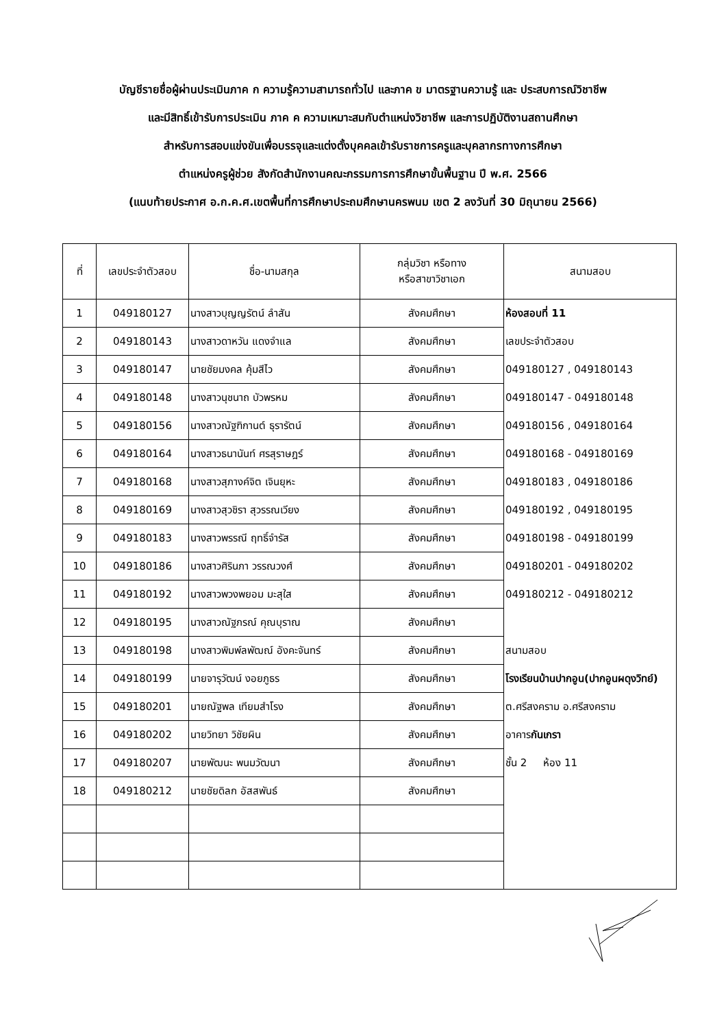บัญชีรายชื่อผู้ผ่านประเมินภาค ก ความรู้ความสามารถทั่วไป และภาค ข มาตรฐานความรู้ และ ประสบการณ์วิชาชีพ
และมีสิทธิ์เข้ารับการประเมิน ภาค ค ความเหมาะสมกับตำแหน่งวิชาชีพ และการปฏิบัติงานสถานศึกษา
สำหรับการสอบแข่งขันเพื่อบรรจุและแต่งตั้งบุคคลเข้ารับราชการครูและบุคลากรทางการศึกษา
ตำแหน่งครูผู้ช่วย สังกัดสำนักงานคณะกรรมการการศึกษาขั้นพื้นฐาน ปี พ.ศ. 2566
(แนบท้ายประกาศ อ.ก.ค.ศ.เขตพื้นที่การศึกษาประถมศึกษานครพนม เขต 2 ลงวันที่ 30 มิถุนายน 2566)
| ที่ | เลขประจำตัวสอบ | ชื่อ-นามสกุล | กลุ่มวิชา หรือทาง หรือสาขาวิชาเอก | สนามสอบ |
| --- | --- | --- | --- | --- |
| 1 | 049180127 | นางสาวบุญญรัตน์ ลำสัน | สังคมศึกษา | ห้องสอบที่ 11 เลขประจำตัวสอบ 049180127 , 049180143 049180147 - 049180148 049180156 , 049180164 049180168 - 049180169 049180183 , 049180186 049180192 , 049180195 049180198 - 049180199 049180201 - 049180202 049180212 - 049180212 สนามสอบ โรงเรียนบ้านปากอูน(ปากอูนผดุงวิทย์) ต.ศรีสงคราม อ.ศรีสงคราม อาคาร กันเกรา ชั้น 2 ห้อง 11 |
| 2 | 049180143 | นางสาวดาหวัน แดงจำแล | สังคมศึกษา | |
| 3 | 049180147 | นายชัยมงคล คุ้มสีไว | สังคมศึกษา | |
| 4 | 049180148 | นางสาวนุชนาถ บัวพรหม | สังคมศึกษา | |
| 5 | 049180156 | นางสาวณัฐฑิกานต์ ธุรารัตน์ | สังคมศึกษา | |
| 6 | 049180164 | นางสาวธนานันท์ ศรสุราษฎร์ | สังคมศึกษา | |
| 7 | 049180168 | นางสาวสุภางค์จิต เจินยุหะ | สังคมศึกษา | |
| 8 | 049180169 | นางสาวสุวชิรา สุวรรณเวียง | สังคมศึกษา | |
| 9 | 049180183 | นางสาวพรรณี ฤทธิ์จำรัส | สังคมศึกษา | |
| 10 | 049180186 | นางสาวศิรินภา วรรณวงศ์ | สังคมศึกษา | |
| 11 | 049180192 | นางสาวพวงพยอม มะสุใส | สังคมศึกษา | |
| 12 | 049180195 | นางสาวณัฐภรณ์ คุณบุราณ | สังคมศึกษา | |
| 13 | 049180198 | นางสาวพิมพ์ลพัฒณ์ อังคะจันทร์ | สังคมศึกษา | |
| 14 | 049180199 | นายจารุวัฒน์ งอยภูธร | สังคมศึกษา | |
| 15 | 049180201 | นายณัฐพล เทียมสำโรง | สังคมศึกษา | |
| 16 | 049180202 | นายวิทยา วิชัยผิน | สังคมศึกษา | |
| 17 | 049180207 | นายพัฒนะ พนมวัฒนา | สังคมศึกษา | |
| 18 | 049180212 | นายชัยดิลก อัสสพันธ์ | สังคมศึกษา | |